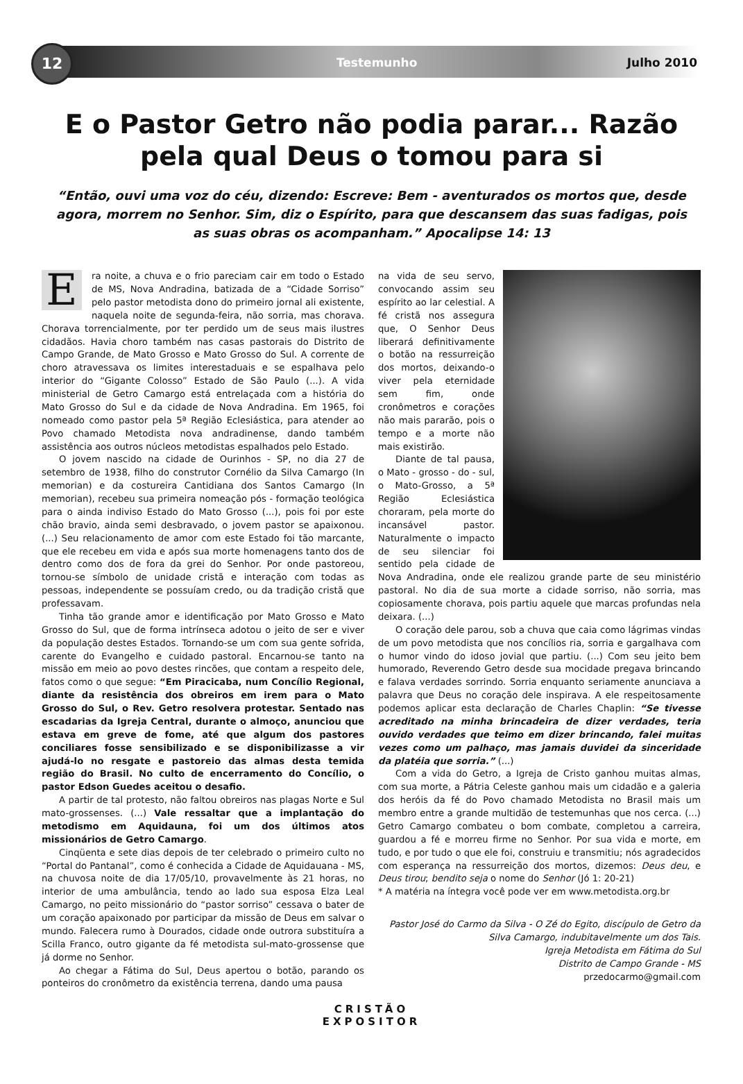12
Testemunho Julho 2010
E o Pastor Getro não podia parar... Razão pela qual Deus o tomou para si
“Então, ouvi uma voz do céu, dizendo: Escreve: Bem - aventurados os mortos que, desde agora, morrem no Senhor. Sim, diz o Espírito, para que descansem das suas fadigas, pois as suas obras os acompanham.” Apocalipse 14: 13
Era noite, a chuva e o frio pareciam cair em todo o Estado de MS, Nova Andradina, batizada de a “Cidade Sorriso” pelo pastor metodista dono do primeiro jornal ali existente, naquela noite de segunda-feira, não sorria, mas chorava. Chorava torrencialmente, por ter perdido um de seus mais ilustres cidadãos. Havia choro também nas casas pastorais do Distrito de Campo Grande, de Mato Grosso e Mato Grosso do Sul. A corrente de choro atravessava os limites interestaduais e se espalhava pelo interior do “Gigante Colosso” Estado de São Paulo (...). A vida ministerial de Getro Camargo está entrelaçada com a história do Mato Grosso do Sul e da cidade de Nova Andradina. Em 1965, foi nomeado como pastor pela 5ª Região Eclesiástica, para atender ao Povo chamado Metodista nova andradinense, dando também assistência aos outros núcleos metodistas espalhados pelo Estado.
O jovem nascido na cidade de Ourinhos - SP, no dia 27 de setembro de 1938, filho do construtor Cornélio da Silva Camargo (In memorian) e da costureira Cantidiana dos Santos Camargo (In memorian), recebeu sua primeira nomeação pós - formação teológica para o ainda indiviso Estado do Mato Grosso (...), pois foi por este chão bravio, ainda semi desbravado, o jovem pastor se apaixonou. (...) Seu relacionamento de amor com este Estado foi tão marcante, que ele recebeu em vida e após sua morte homenagens tanto dos de dentro como dos de fora da grei do Senhor. Por onde pastoreou, tornou-se símbolo de unidade cristã e interação com todas as pessoas, independente se possuíam credo, ou da tradição cristã que professavam.
Tinha tão grande amor e identificação por Mato Grosso e Mato Grosso do Sul, que de forma intrínseca adotou o jeito de ser e viver da população destes Estados. Tornando-se um com sua gente sofrida, carente do Evangelho e cuidado pastoral. Encarnou-se tanto na missão em meio ao povo destes rincões, que contam a respeito dele, fatos como o que segue: “Em Piracicaba, num Concílio Regional, diante da resistência dos obreiros em irem para o Mato Grosso do Sul, o Rev. Getro resolvera protestar. Sentado nas escadarias da Igreja Central, durante o almoço, anunciou que estava em greve de fome, até que algum dos pastores conciliares fosse sensibilizado e se disponibilizasse a vir ajudá-lo no resgate e pastoreio das almas desta temida região do Brasil. No culto de encerramento do Concílio, o pastor Edson Guedes aceitou o desafio.
A partir de tal protesto, não faltou obreiros nas plagas Norte e Sul mato-grossenses. (...) Vale ressaltar que a implantação do metodismo em Aquidauna, foi um dos últimos atos missionários de Getro Camargo.
Cinqüenta e sete dias depois de ter celebrado o primeiro culto no “Portal do Pantanal”, como é conhecida a Cidade de Aquidauana - MS, na chuvosa noite de dia 17/05/10, provavelmente às 21 horas, no interior de uma ambulância, tendo ao lado sua esposa Elza Leal Camargo, no peito missionário do “pastor sorriso” cessava o bater de um coração apaixonado por participar da missão de Deus em salvar o mundo. Falecera rumo à Dourados, cidade onde outrora substituíra a Scilla Franco, outro gigante da fé metodista sul-mato-grossense que já dorme no Senhor.
Ao chegar a Fátima do Sul, Deus apertou o botão, parando os ponteiros do cronômetro da existência terrena, dando uma pausa
na vida de seu servo, convocando assim seu espírito ao lar celestial. A fé cristã nos assegura que, O Senhor Deus liberará definitivamente o botão na ressurreição dos mortos, deixando-o viver pela eternidade sem fim, onde cronômetros e corações não mais pararão, pois o tempo e a morte não mais existirão.
Diante de tal pausa, o Mato - grosso - do - sul, o Mato-Grosso, a 5ª Região Eclesiástica choraram, pela morte do incansável pastor. Naturalmente o impacto de seu silenciar foi sentido pela cidade de Nova Andradina, onde ele realizou grande parte de seu ministério pastoral. No dia de sua morte a cidade sorriso, não sorria, mas copiosamente chorava, pois partiu aquele que marcas profundas nela deixara. (...)
O coração dele parou, sob a chuva que caia como lágrimas vindas de um povo metodista que nos concílios ria, sorria e gargalhava com o humor vindo do idoso jovial que partiu. (...) Com seu jeito bem humorado, Reverendo Getro desde sua mocidade pregava brincando e falava verdades sorrindo. Sorria enquanto seriamente anunciava a palavra que Deus no coração dele inspirava. A ele respeitosamente podemos aplicar esta declaração de Charles Chaplin: “Se tivesse acreditado na minha brincadeira de dizer verdades, teria ouvido verdades que teimo em dizer brincando, falei muitas vezes como um palhaço, mas jamais duvidei da sinceridade da platéia que sorria.” (...)
Com a vida do Getro, a Igreja de Cristo ganhou muitas almas, com sua morte, a Pátria Celeste ganhou mais um cidadão e a galeria dos heróis da fé do Povo chamado Metodista no Brasil mais um membro entre a grande multidão de testemunhas que nos cerca. (...) Getro Camargo combateu o bom combate, completou a carreira, guardou a fé e morreu firme no Senhor. Por sua vida e morte, em tudo, e por tudo o que ele foi, construiu e transmitiu; nós agradecidos com esperança na ressurreição dos mortos, dizemos: Deus deu, e Deus tirou; bendito seja o nome do Senhor (Jó 1: 20-21)
* A matéria na íntegra você pode ver em www.metodista.org.br
Pastor José do Carmo da Silva - O Zé do Egito, discípulo de Getro da Silva Camargo, indubitavelmente um dos Tais.
Igreja Metodista em Fátima do Sul
Distrito de Campo Grande - MS
przedocarmo@gmail.com
CRISTÃO
EXPOSITOR